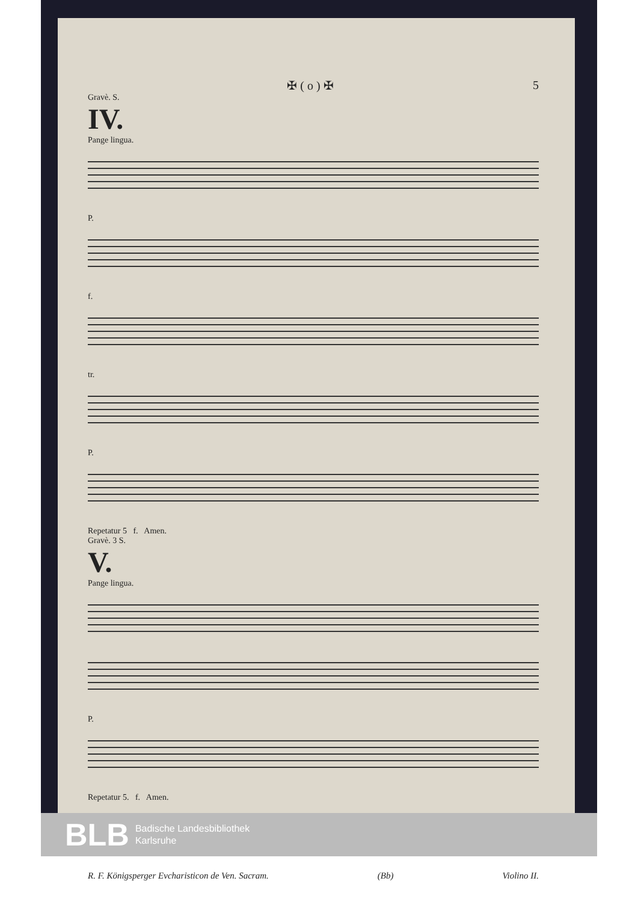✠ ( o ) ✠ 5
Gravè. S.
IV.
Pange lingua.
P.
f.
tr.
P.
Repetatur 5 f. Amen.
Gravè. 3 S.
V.
Pange lingua.
P.
Repetatur 5. f. Amen.
R. F. Königsperger Evcharisticon de Ven. Sacram. (Bb) Violino II.
BLB Badische Landesbibliothek
Karlsruhe